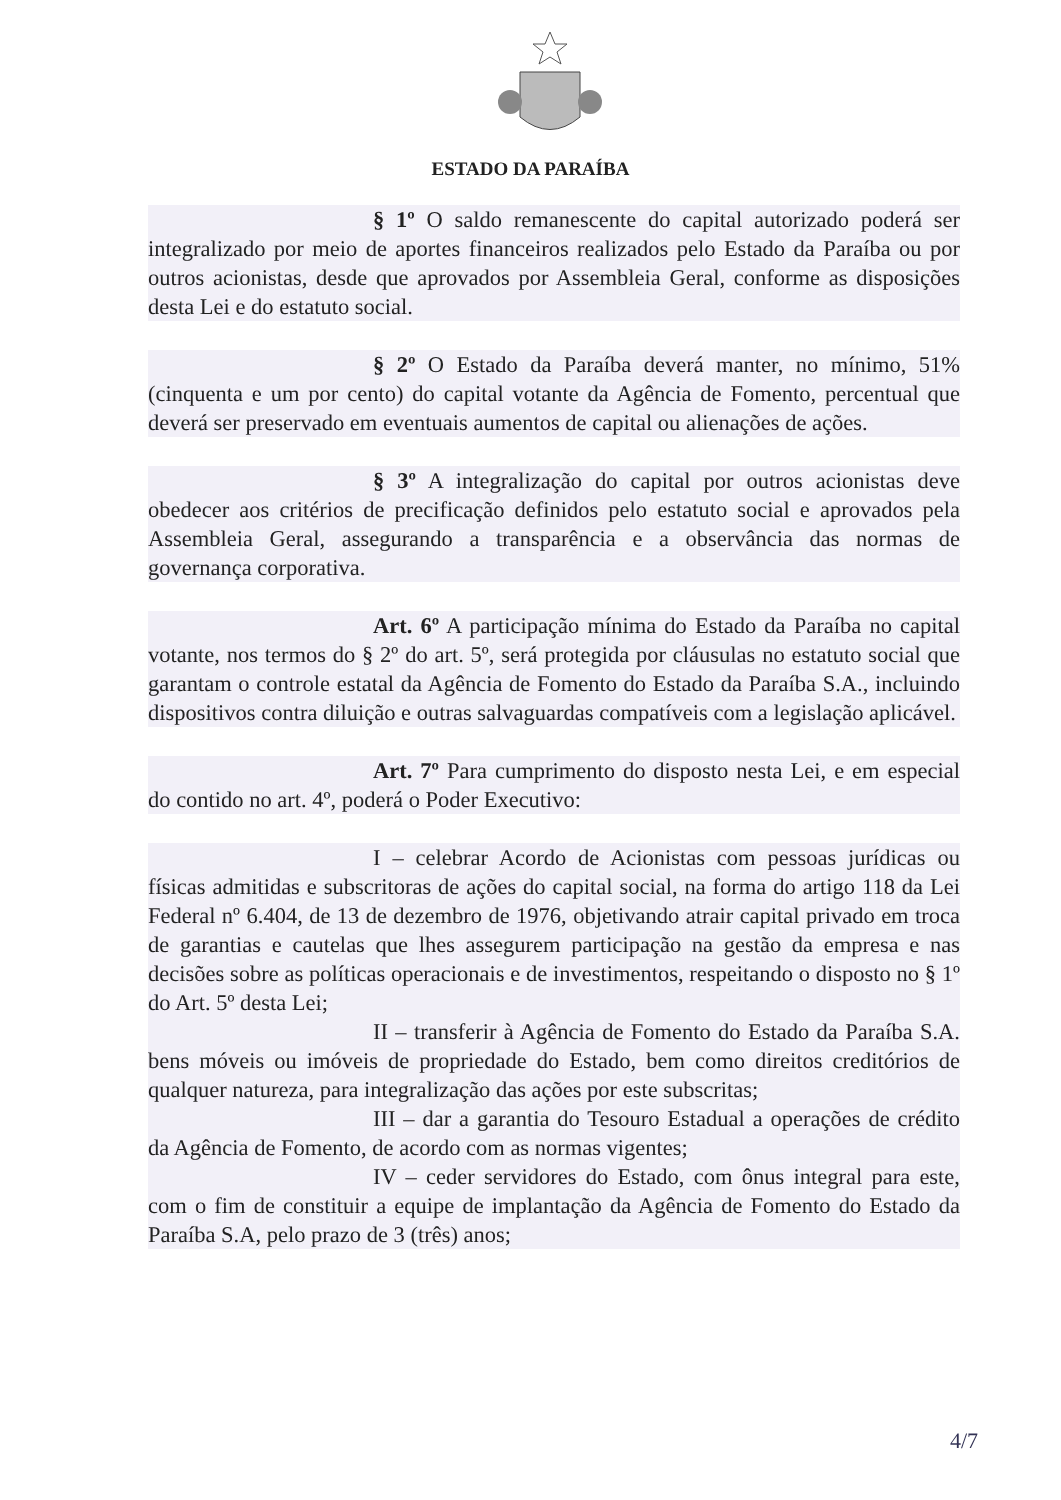ESTADO DA PARAÍBA
§ 1º O saldo remanescente do capital autorizado poderá ser integralizado por meio de aportes financeiros realizados pelo Estado da Paraíba ou por outros acionistas, desde que aprovados por Assembleia Geral, conforme as disposições desta Lei e do estatuto social.
§ 2º O Estado da Paraíba deverá manter, no mínimo, 51% (cinquenta e um por cento) do capital votante da Agência de Fomento, percentual que deverá ser preservado em eventuais aumentos de capital ou alienações de ações.
§ 3º A integralização do capital por outros acionistas deve obedecer aos critérios de precificação definidos pelo estatuto social e aprovados pela Assembleia Geral, assegurando a transparência e a observância das normas de governança corporativa.
Art. 6º A participação mínima do Estado da Paraíba no capital votante, nos termos do § 2º do art. 5º, será protegida por cláusulas no estatuto social que garantam o controle estatal da Agência de Fomento do Estado da Paraíba S.A., incluindo dispositivos contra diluição e outras salvaguardas compatíveis com a legislação aplicável.
Art. 7º Para cumprimento do disposto nesta Lei, e em especial do contido no art. 4º, poderá o Poder Executivo:
I – celebrar Acordo de Acionistas com pessoas jurídicas ou físicas admitidas e subscritoras de ações do capital social, na forma do artigo 118 da Lei Federal nº 6.404, de 13 de dezembro de 1976, objetivando atrair capital privado em troca de garantias e cautelas que lhes assegurem participação na gestão da empresa e nas decisões sobre as políticas operacionais e de investimentos, respeitando o disposto no § 1º do Art. 5º desta Lei;
II – transferir à Agência de Fomento do Estado da Paraíba S.A. bens móveis ou imóveis de propriedade do Estado, bem como direitos creditórios de qualquer natureza, para integralização das ações por este subscritas;
III – dar a garantia do Tesouro Estadual a operações de crédito da Agência de Fomento, de acordo com as normas vigentes;
IV – ceder servidores do Estado, com ônus integral para este, com o fim de constituir a equipe de implantação da Agência de Fomento do Estado da Paraíba S.A, pelo prazo de 3 (três) anos;
4/7